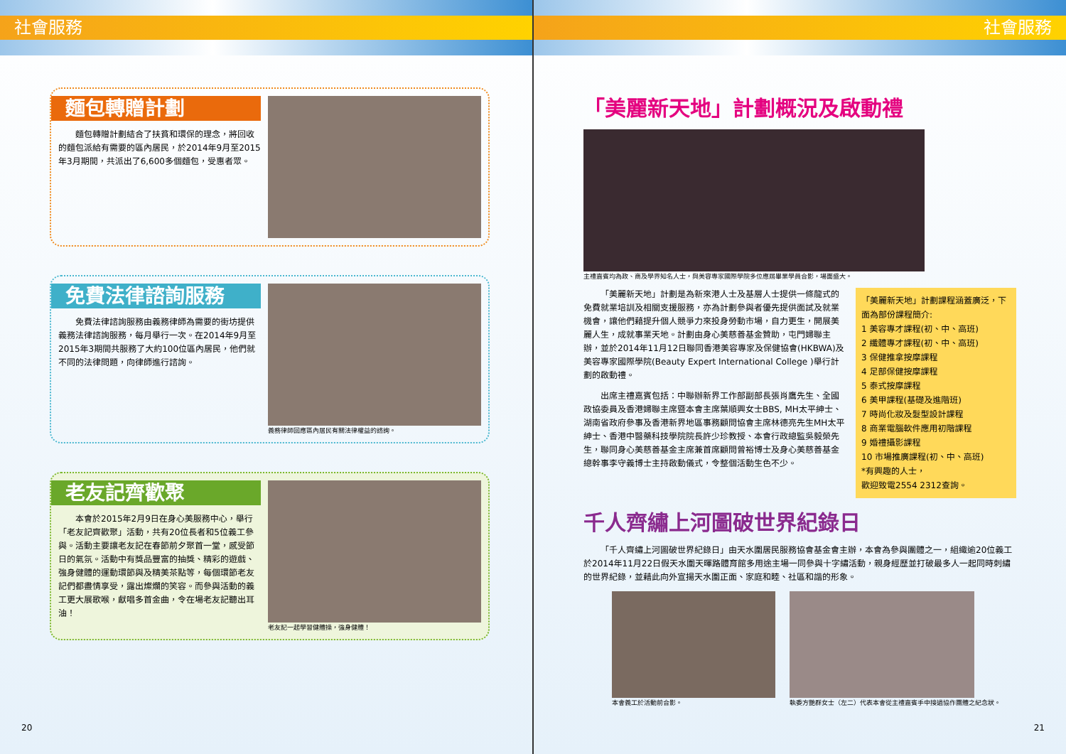社會服務
麵包轉贈計劃
麵包轉贈計劃結合了扶貧和環保的理念，將回收的麵包派給有需要的區內居民，於2014年9月至2015年3月期間，共派出了6,600多個麵包，受惠者眾。
免費法律諮詢服務
免費法律諮詢服務由義務律師為需要的街坊提供義務法律諮詢服務，每月舉行一次。在2014年9月至2015年3期間共服務了大約100位區內居民，他們就不同的法律問題，向律師進行諮詢。
義務律師回應區內居民有關法律權益的諮詢。
老友記齊歡聚
本會於2015年2月9日在身心美服務中心，舉行「老友記齊歡聚」活動，共有20位長者和5位義工參與。活動主要讓老友記在春節前夕聚首一堂，感受節日的氣氛。活動中有獎品豐富的抽獎、精彩的遊戲、強身健體的運動環節與及精美茶點等，每個環節老友記們都盡情享受，露出燦爛的笑容。而參與活動的義工更大展歌喉，獻唱多首金曲，令在場老友記聽出耳油！
老友記一起學習健體操，強身健體！
20
社會服務
「美麗新天地」計劃概況及啟動禮
主禮嘉賓均為政、商及學界知名人士，與美容專家國際學院多位應屆畢業學員合影，場面盛大。
「美麗新天地」計劃是為新來港人士及基層人士提供一條龍式的免費就業培訓及相關支援服務，亦為計劃參與者優先提供面試及就業機會，讓他們藉提升個人競爭力來投身勞動市場，自力更生，開展美麗人生，成就事業天地。計劃由身心美慈善基金贊助，屯門婦聯主辦，並於2014年11月12日聯同香港美容專家及保健協會(HKBWA)及美容專家國際學院(Beauty Expert International College )舉行計劃的啟動禮。
出席主禮嘉賓包括：中聯辦新界工作部副部長張肖鷹先生、全國政協委員及香港婦聯主席暨本會主席葉順興女士BBS, MH太平紳士、湖南省政府參事及香港新界地區事務顧問協會主席林德亮先生MH太平紳士、香港中醫藥科技學院院長許少珍教授、本會行政總監吳毅榮先生，聯同身心美慈善基金主席兼首席顧問曾裕博士及身心美慈善基金總幹事李守義博士主持啟動儀式，令整個活動生色不少。
「美麗新天地」計劃課程涵蓋廣泛，下面為部份課程簡介:
1 美容專才課程(初、中、高班)
2 纖體專才課程(初、中、高班)
3 保健推拿按摩課程
4 足部保健按摩課程
5 泰式按摩課程
6 美甲課程(基礎及進階班)
7 時尚化妝及髮型設計課程
8 商業電腦軟件應用初階課程
9 婚禮攝影課程
10 市場推廣課程(初、中、高班)
*有興趣的人士，
歡迎致電2554 2312查詢。
千人齊繡上河圖破世界紀錄日
「千人齊繡上河圖破世界紀錄日」由天水圍居民服務協會基金會主辦，本會為參與團體之一，組織逾20位義工於2014年11月22日假天水圍天暉路體育館多用途主場一同參與十字繡活動，親身經歷並打破最多人一起同時刺繡的世界紀錄，並藉此向外宣揚天水圍正面、家庭和睦、社區和諧的形象。
本會義工於活動前合影。 執委方艷群女士（左二）代表本會從主禮嘉賓手中接過協作團體之紀念狀。
21